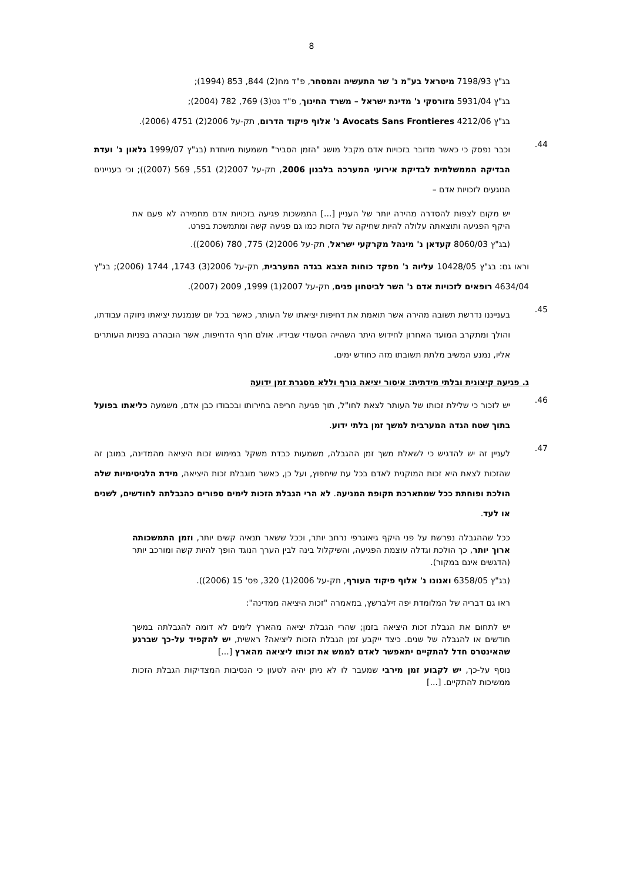8
בג"ץ 7198/93 מיטראל בע"מ נ' שר התעשיה והמסחר, פ"ד מח(2) 844, 853 (1994);
בג"ץ 5931/04 מזורסקי נ' מדינת ישראל – משרד החינוך, פ"ד נט(3) 769, 782 (2004);
בג"ץ 4212/06 Avocats Sans Frontieres נ' אלוף פיקוד הדרום, תק-על 2006(2) 4751 (2006).
44.
וכבר נפסק כי כאשר מדובר בזכויות אדם מקבל מושג "הזמן הסביר" משמעות מיוחדת (בג"ץ 1999/07 גלאון נ' ועדת הבדיקה הממשלתית לבדיקת אירועי המערכה בלבנון 2006, תק-על 2007(2) 551, 569 (2007)); וכי בעניינים הנוגעים לזכויות אדם –
יש מקום לצפות להסדרה מהירה יותר של העניין [...] התמשכות פגיעה בזכויות אדם מחמירה לא פעם את היקף הפגיעה ותוצאתה עלולה להיות שחיקה של הזכות כמו גם פגיעה קשה ומתמשכת בפרט.
(בג"ץ 8060/03 קעדאן נ' מינהל מקרקעי ישראל, תק-על 2006(2) 775, 780 (2006)).
וראו גם: בג"ץ 10428/05 עליוה נ' מפקד כוחות הצבא בגדה המערבית, תק-על 2006(3) 1743, 1744 (2006); בג"ץ 4634/04 רופאים לזכויות אדם נ' השר לביטחון פנים, תק-על 2007(1) 1999, 2009 (2007).
45.
בענייננו נדרשת תשובה מהירה אשר תואמת את דחיפות יציאתו של העותר, כאשר בכל יום שנמנעת יציאתו ניזוקה עבודתו, והולך ומתקרב המועד האחרון לחידוש היתר השהייה הסעודי שבידיו. אולם חרף הדחיפות, אשר הובהרה בפניות העותרים אליו, נמנע המשיב מלתת תשובתו מזה כחודש ימים.
ג. פגיעה קיצונית ובלתי מידתית: איסור יציאה גורף וללא מסגרת זמן ידועה
46.
יש לזכור כי שלילת זכותו של העותר לצאת לחו"ל, תוך פגיעה חריפה בחירותו ובכבודו כבן אדם, משמעה כליאתו בפועל בתוך שטח הגדה המערבית למשך זמן בלתי ידוע.
47.
לעניין זה יש להדגיש כי לשאלת משך זמן ההגבלה, משמעות כבדת משקל במימוש זכות היציאה מהמדינה, במובן זה שהזכות לצאת היא זכות המוקנית לאדם בכל עת שיחפוץ, ועל כן, כאשר מוגבלת זכות היציאה, מידת הלגיטימיות שלה הולכת ופוחתת ככל שמתארכת תקופת המניעה. לא הרי הגבלת הזכות לימים ספורים כהגבלתה לחודשים, לשנים או לעד.
ככל שההגבלה נפרשת על פני היקף גיאוגרפי נרחב יותר, וככל ששאר תנאיה קשים יותר, וזמן התמשכותה ארוך יותר, כך הולכת וגדלה עוצמת הפגיעה, והשיקלול בינה לבין הערך הנוגד הופך להיות קשה ומורכב יותר (הדגשים אינם במקור).
(בג"ץ 6358/05 ואנונו נ' אלוף פיקוד העורף, תק-על 2006(1) 320, פס' 15 (2006)).
ראו גם דבריה של המלומדת יפה זילברשץ, במאמרה "זכות היציאה ממדינה":
יש לתחום את הגבלת זכות היציאה בזמן; שהרי הגבלת יציאה מהארץ לימים לא דומה להגבלתה במשך חודשים או להגבלה של שנים. כיצד ייקבע זמן הגבלת הזכות ליציאה? ראשית, יש להקפיד על-כך שברגע שהאינטרס חדל להתקיים יתאפשר לאדם לממש את זכותו ליציאה מהארץ [...]
נוסף על-כך, יש לקבוע זמן מירבי שמעבר לו לא ניתן יהיה לטעון כי הנסיבות המצדיקות הגבלת הזכות ממשיכות להתקיים. [...]